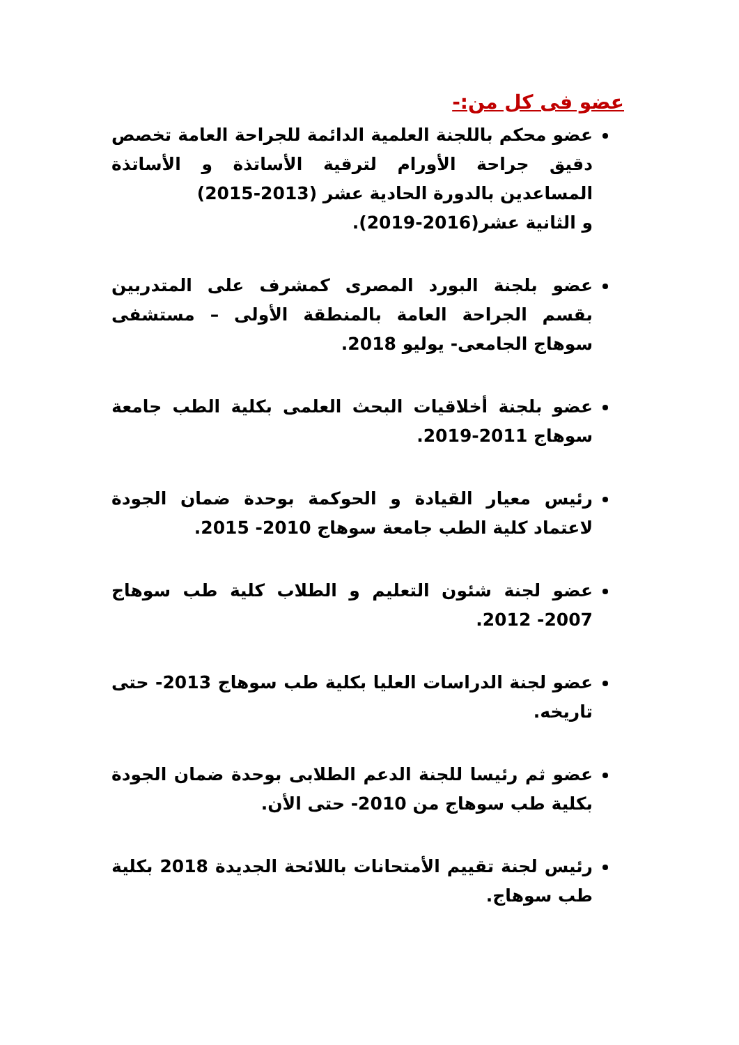عضو فى كل من:-
عضو محكم باللجنة العلمية الدائمة للجراحة العامة تخصص دقيق جراحة الأورام لترقية الأساتذة و الأساتذة المساعدين بالدورة الحادية عشر (2013-2015)
و الثانية عشر(2016-2019).
عضو بلجنة البورد المصرى كمشرف على المتدربين بقسم الجراحة العامة بالمنطقة الأولى – مستشفى سوهاج الجامعى- يوليو 2018.
عضو بلجنة أخلاقيات البحث العلمى بكلية الطب جامعة سوهاج 2011-2019.
رئيس معيار القيادة و الحوكمة بوحدة ضمان الجودة لاعتماد كلية الطب جامعة سوهاج 2010- 2015.
عضو لجنة شئون التعليم و الطلاب كلية طب سوهاج 2007- 2012.
عضو لجنة الدراسات العليا بكلية طب سوهاج 2013- حتى تاريخه.
عضو ثم رئيسا للجنة الدعم الطلابى بوحدة ضمان الجودة بكلية طب سوهاج من 2010- حتى الأن.
رئيس لجنة تقييم الأمتحانات باللائحة الجديدة 2018 بكلية طب سوهاج.